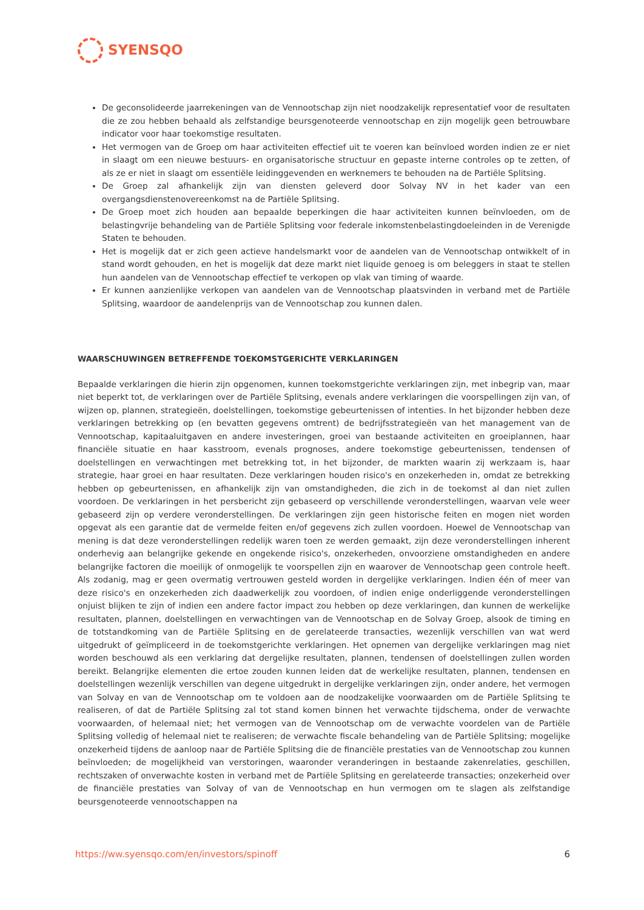SYENSQO
De geconsolideerde jaarrekeningen van de Vennootschap zijn niet noodzakelijk representatief voor de resultaten die ze zou hebben behaald als zelfstandige beursgenoteerde vennootschap en zijn mogelijk geen betrouwbare indicator voor haar toekomstige resultaten.
Het vermogen van de Groep om haar activiteiten effectief uit te voeren kan beïnvloed worden indien ze er niet in slaagt om een nieuwe bestuurs- en organisatorische structuur en gepaste interne controles op te zetten, of als ze er niet in slaagt om essentiële leidinggevenden en werknemers te behouden na de Partiële Splitsing.
De Groep zal afhankelijk zijn van diensten geleverd door Solvay NV in het kader van een overgangsdienstenovereenkomst na de Partiële Splitsing.
De Groep moet zich houden aan bepaalde beperkingen die haar activiteiten kunnen beïnvloeden, om de belastingvrije behandeling van de Partiële Splitsing voor federale inkomstenbelastingdoeleinden in de Verenigde Staten te behouden.
Het is mogelijk dat er zich geen actieve handelsmarkt voor de aandelen van de Vennootschap ontwikkelt of in stand wordt gehouden, en het is mogelijk dat deze markt niet liquide genoeg is om beleggers in staat te stellen hun aandelen van de Vennootschap effectief te verkopen op vlak van timing of waarde.
Er kunnen aanzienlijke verkopen van aandelen van de Vennootschap plaatsvinden in verband met de Partiële Splitsing, waardoor de aandelenprijs van de Vennootschap zou kunnen dalen.
WAARSCHUWINGEN BETREFFENDE TOEKOMSTGERICHTE VERKLARINGEN
Bepaalde verklaringen die hierin zijn opgenomen, kunnen toekomstgerichte verklaringen zijn, met inbegrip van, maar niet beperkt tot, de verklaringen over de Partiële Splitsing, evenals andere verklaringen die voorspellingen zijn van, of wijzen op, plannen, strategieën, doelstellingen, toekomstige gebeurtenissen of intenties. In het bijzonder hebben deze verklaringen betrekking op (en bevatten gegevens omtrent) de bedrijfsstrategieën van het management van de Vennootschap, kapitaaluitgaven en andere investeringen, groei van bestaande activiteiten en groeiplannen, haar financiële situatie en haar kasstroom, evenals prognoses, andere toekomstige gebeurtenissen, tendensen of doelstellingen en verwachtingen met betrekking tot, in het bijzonder, de markten waarin zij werkzaam is, haar strategie, haar groei en haar resultaten. Deze verklaringen houden risico's en onzekerheden in, omdat ze betrekking hebben op gebeurtenissen, en afhankelijk zijn van omstandigheden, die zich in de toekomst al dan niet zullen voordoen. De verklaringen in het persbericht zijn gebaseerd op verschillende veronderstellingen, waarvan vele weer gebaseerd zijn op verdere veronderstellingen. De verklaringen zijn geen historische feiten en mogen niet worden opgevat als een garantie dat de vermelde feiten en/of gegevens zich zullen voordoen. Hoewel de Vennootschap van mening is dat deze veronderstellingen redelijk waren toen ze werden gemaakt, zijn deze veronderstellingen inherent onderhevig aan belangrijke gekende en ongekende risico's, onzekerheden, onvoorziene omstandigheden en andere belangrijke factoren die moeilijk of onmogelijk te voorspellen zijn en waarover de Vennootschap geen controle heeft. Als zodanig, mag er geen overmatig vertrouwen gesteld worden in dergelijke verklaringen. Indien één of meer van deze risico's en onzekerheden zich daadwerkelijk zou voordoen, of indien enige onderliggende veronderstellingen onjuist blijken te zijn of indien een andere factor impact zou hebben op deze verklaringen, dan kunnen de werkelijke resultaten, plannen, doelstellingen en verwachtingen van de Vennootschap en de Solvay Groep, alsook de timing en de totstandkoming van de Partiële Splitsing en de gerelateerde transacties, wezenlijk verschillen van wat werd uitgedrukt of geïmpliceerd in de toekomstgerichte verklaringen. Het opnemen van dergelijke verklaringen mag niet worden beschouwd als een verklaring dat dergelijke resultaten, plannen, tendensen of doelstellingen zullen worden bereikt. Belangrijke elementen die ertoe zouden kunnen leiden dat de werkelijke resultaten, plannen, tendensen en doelstellingen wezenlijk verschillen van degene uitgedrukt in dergelijke verklaringen zijn, onder andere, het vermogen van Solvay en van de Vennootschap om te voldoen aan de noodzakelijke voorwaarden om de Partiële Splitsing te realiseren, of dat de Partiële Splitsing zal tot stand komen binnen het verwachte tijdschema, onder de verwachte voorwaarden, of helemaal niet; het vermogen van de Vennootschap om de verwachte voordelen van de Partiële Splitsing volledig of helemaal niet te realiseren; de verwachte fiscale behandeling van de Partiële Splitsing; mogelijke onzekerheid tijdens de aanloop naar de Partiële Splitsing die de financiële prestaties van de Vennootschap zou kunnen beïnvloeden; de mogelijkheid van verstoringen, waaronder veranderingen in bestaande zakenrelaties, geschillen, rechtszaken of onverwachte kosten in verband met de Partiële Splitsing en gerelateerde transacties; onzekerheid over de financiële prestaties van Solvay of van de Vennootschap en hun vermogen om te slagen als zelfstandige beursgenoteerde vennootschappen na
https://ww.syensqo.com/en/investors/spinoff 6